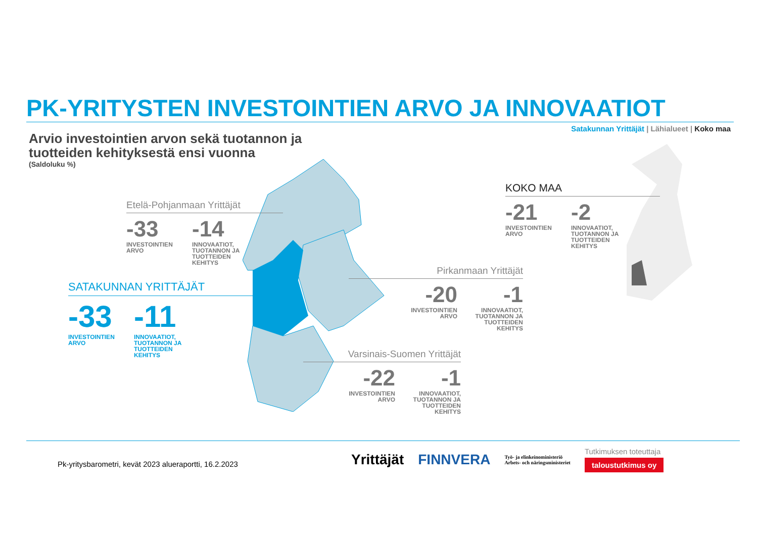PK-YRITYSTEN INVESTOINTIEN ARVO JA INNOVAATIOT
Satakunnan Yrittäjät | Lähialueet | Koko maa
Arvio investointien arvon sekä tuotannon ja
tuotteiden kehityksestä ensi vuonna
(Saldoluku %)
Etelä-Pohjanmaan Yrittäjät
-33
INVESTOINTIEN ARVO
-14
INNOVAATIOT, TUOTANNON JA TUOTTEIDEN KEHITYS
SATAKUNNAN YRITTÄJÄT
-33
INVESTOINTIEN ARVO
-11
INNOVAATIOT, TUOTANNON JA TUOTTEIDEN KEHITYS
KOKO MAA
-21
INVESTOINTIEN ARVO
-2
INNOVAATIOT, TUOTANNON JA TUOTTEIDEN KEHITYS
Pirkanmaan Yrittäjät
-20
INVESTOINTIEN ARVO
-1
INNOVAATIOT, TUOTANNON JA TUOTTEIDEN KEHITYS
Varsinais-Suomen Yrittäjät
-22
INVESTOINTIEN ARVO
-1
INNOVAATIOT, TUOTANNON JA TUOTTEIDEN KEHITYS
Pk-yritysbarometri, kevät 2023 alueraportti, 16.2.2023
Yrittäjät FINNVERA Työ- ja elinkeinoministeriö
Arbets- och näringsministeriet Tutkimuksen toteuttaja
taloustutkimus oy